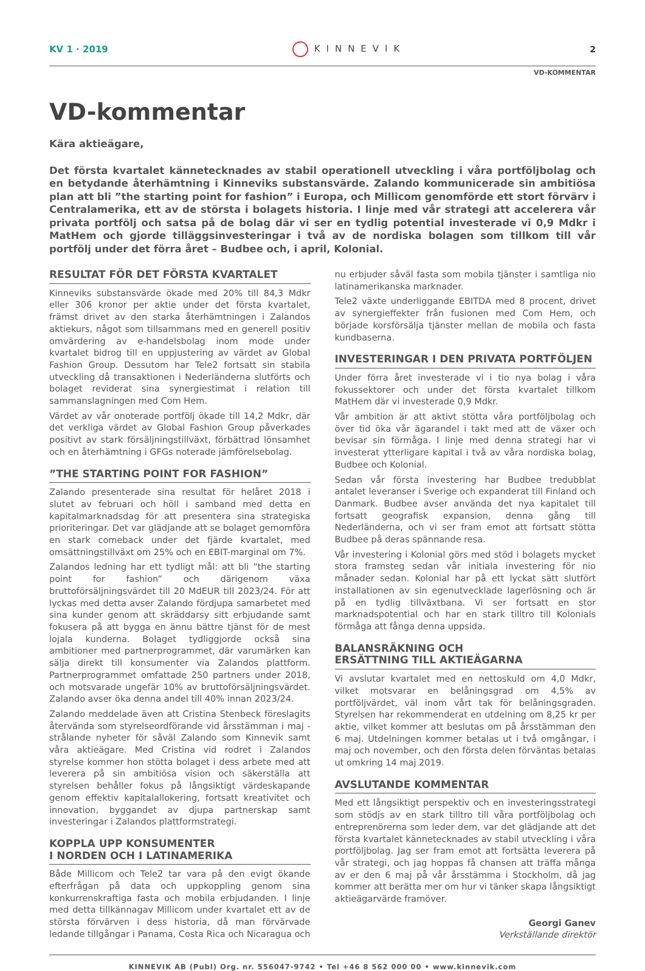KV 1 · 2019 KINNEVIK 2
VD-KOMMENTAR
VD-kommentar
Kära aktieägare,
Det första kvartalet kännetecknades av stabil operationell utveckling i våra portföljbolag och en betydande återhämtning i Kinneviks substansvärde. Zalando kommunicerade sin ambitiösa plan att bli ”the starting point for fashion” i Europa, och Millicom genomförde ett stort förvärv i Centralamerika, ett av de största i bolagets historia. I linje med vår strategi att accelerera vår privata portfölj och satsa på de bolag där vi ser en tydlig potential investerade vi 0,9 Mdkr i MatHem och gjorde tilläggsinvesteringar i två av de nordiska bolagen som tillkom till vår portfölj under det förra året – Budbee och, i april, Kolonial.
RESULTAT FÖR DET FÖRSTA KVARTALET
Kinneviks substansvärde ökade med 20% till 84,3 Mdkr eller 306 kronor per aktie under det första kvartalet, främst drivet av den starka återhämtningen i Zalandos aktiekurs, något som tillsammans med en generell positiv omvärdering av e-handelsbolag inom mode under kvartalet bidrog till en uppjustering av värdet av Global Fashion Group. Dessutom har Tele2 fortsatt sin stabila utveckling då transaktionen i Nederländerna slutförts och bolaget reviderat sina synergiestimat i relation till sammanslagningen med Com Hem.
Värdet av vår onoterade portfölj ökade till 14,2 Mdkr, där det verkliga värdet av Global Fashion Group påverkades positivt av stark försäljningstillväxt, förbättrad lönsamhet och en återhämtning i GFGs noterade jämförelsebolag.
”THE STARTING POINT FOR FASHION”
Zalando presenterade sina resultat för helåret 2018 i slutet av februari och höll i samband med detta en kapitalmarknadsdag för att presentera sina strategiska prioriteringar. Det var glädjande att se bolaget gemomföra en stark comeback under det fjärde kvartalet, med omsättningstillväxt om 25% och en EBIT-marginal om 7%.
Zalandos ledning har ett tydligt mål: att bli ”the starting point for fashion” och därigenom växa bruttoförsäljningsvärdet till 20 MdEUR till 2023/24. För att lyckas med detta avser Zalando fördjupa samarbetet med sina kunder genom att skräddarsy sitt erbjudande samt fokusera på att bygga en ännu bättre tjänst för de mest lojala kunderna. Bolaget tydliggjorde också sina ambitioner med partnerprogrammet, där varumärken kan sälja direkt till konsumenter via Zalandos plattform. Partnerprogrammet omfattade 250 partners under 2018, och motsvarade ungefär 10% av bruttoförsäljningsvärdet. Zalando avser öka denna andel till 40% innan 2023/24.
Zalando meddelade även att Cristina Stenbeck föreslagits återvända som styrelseordförande vid årsstämman i maj - strålande nyheter för såväl Zalando som Kinnevik samt våra aktieägare. Med Cristina vid rodret i Zalandos styrelse kommer hon stötta bolaget i dess arbete med att leverera på sin ambitiösa vision och säkerställa att styrelsen behåller fokus på långsiktigt värdeskapande genom effektiv kapitalallokering, fortsatt kreativitet och innovation, byggandet av djupa partnerskap samt investeringar i Zalandos plattformstrategi.
KOPPLA UPP KONSUMENTER
I NORDEN OCH I LATINAMERIKA
Både Millicom och Tele2 tar vara på den evigt ökande efterfrågan på data och uppkoppling genom sina konkurrenskraftiga fasta och mobila erbjudanden. I linje med detta tillkännagav Millicom under kvartalet ett av de största förvärven i dess historia, då man förvärvade ledande tillgångar i Panama, Costa Rica och Nicaragua och nu erbjuder såväl fasta som mobila tjänster i samtliga nio latinamerikanska marknader.
Tele2 växte underliggande EBITDA med 8 procent, drivet av synergieffekter från fusionen med Com Hem, och började korsförsälja tjänster mellan de mobila och fasta kundbaserna.
INVESTERINGAR I DEN PRIVATA PORTFÖLJEN
Under förra året investerade vi i tio nya bolag i våra fokussektorer och under det första kvartalet tillkom MatHem där vi investerade 0,9 Mdkr.
Vår ambition är att aktivt stötta våra portföljbolag och över tid öka vår ägarandel i takt med att de växer och bevisar sin förmåga. I linje med denna strategi har vi investerat ytterligare kapital i två av våra nordiska bolag, Budbee och Kolonial.
Sedan vår första investering har Budbee tredubblat antalet leveranser i Sverige och expanderat till Finland och Danmark. Budbee avser använda det nya kapitalet till fortsatt geografisk expansion, denna gång till Nederländerna, och vi ser fram emot att fortsatt stötta Budbee på deras spännande resa.
Vår investering i Kolonial görs med stöd i bolagets mycket stora framsteg sedan vår initiala investering för nio månader sedan. Kolonial har på ett lyckat sätt slutfört installationen av sin egenutvecklade lagerlösning och är på en tydlig tillväxtbana. Vi ser fortsatt en stor marknadspotential och har en stark tilltro till Kolonials förmåga att fånga denna uppsida.
BALANSRÄKNING OCH
ERSÄTTNING TILL AKTIEÄGARNA
Vi avslutar kvartalet med en nettoskuld om 4,0 Mdkr, vilket motsvarar en belåningsgrad om 4,5% av portföljvärdet, väl inom vårt tak för belåningsgraden. Styrelsen har rekommenderat en utdelning om 8,25 kr per aktie, vilket kommer att beslutas om på årsstämman den 6 maj. Utdelningen kommer betalas ut i två omgångar, i maj och november, och den första delen förväntas betalas ut omkring 14 maj 2019.
AVSLUTANDE KOMMENTAR
Med ett långsiktigt perspektiv och en investeringsstrategi som stödjs av en stark tilltro till våra portföljbolag och entreprenörerna som leder dem, var det glädjande att det första kvartalet kännetecknades av stabil utveckling i våra portföljbolag. Jag ser fram emot att fortsätta leverera på vår strategi, och jag hoppas få chansen att träffa många av er den 6 maj på vår årsstämma i Stockholm, då jag kommer att berätta mer om hur vi tänker skapa långsiktigt aktieägarvärde framöver.
Georgi Ganev
Verkställande direktör
KINNEVIK AB (Publ) Org. nr. 556047-9742 • Tel +46 8 562 000 00 • www.kinnevik.com